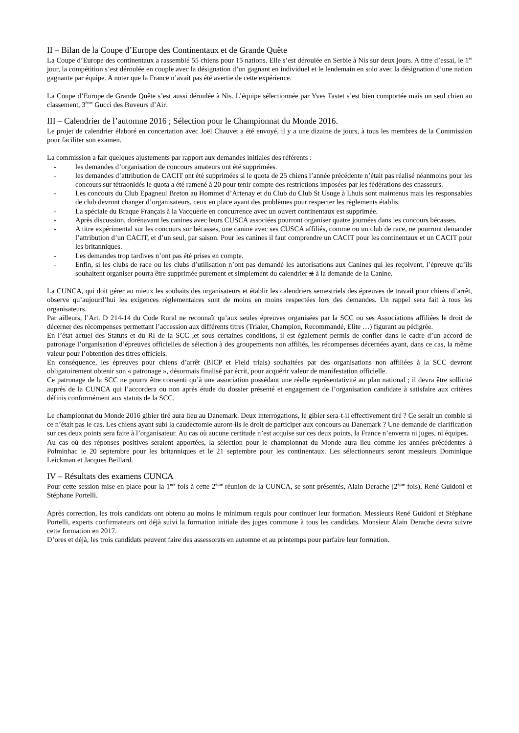II – Bilan de la Coupe d’Europe des Continentaux et de Grande Quête
La Coupe d’Europe des continentaux a rassemblé 55 chiens pour 15 nations. Elle s’est déroulée en Serbie à Nis sur deux jours. A titre d’essai, le 1<sup>er</sup> jour, la compétition s’est déroulée en couple avec la désignation d’un gagnant en individuel et le lendemain en solo avec la désignation d’une nation gagnante par équipe. A noter que la France n’avait pas été avertie de cette expérience.
La Coupe d’Europe de Grande Quête s’est aussi déroulée à Nis. L’équipe sélectionnée par Yves Tastet s’est bien comportée mais un seul chien au classement, 3<sup>ème</sup> Gucci des Buveurs d’Air.
III – Calendrier de l’automne 2016 ; Sélection pour le Championnat du Monde 2016.
Le projet de calendrier élaboré en concertation avec Joël Chauvet a été envoyé, il y a une dizaine de jours, à tous les membres de la Commission pour faciliter son examen.
La commission a fait quelques ajustements par rapport aux demandes initiales des référents :
- les demandes d’organisation de concours amateurs ont été supprimées.
- les demandes d’attribution de CACIT ont été supprimées si le quota de 25 chiens l’année précédente n’était pas réalisé néanmoins pour les concours sur tétraonidés le quota a été ramené à 20 pour tenir compte des restrictions imposées par les fédérations des chasseurs.
- Les concours du Club Epagneul Breton au Hommet d’Artenay et du Club du Club St Usuge à Lhuis sont maintenus mais les responsables de club devront changer d’organisateurs, ceux en place ayant des problèmes pour respecter les règlements établis.
- La spéciale du Braque Français à la Vacquerie en concurrence avec un ouvert continentaux est supprimée.
- Après discussion, dorénavant les canines avec leurs CUSCA associées pourront organiser quatre journées dans les concours bécasses.
- A titre expérimental sur les concours sur bécasses, une canine avec ses CUSCA affiliés, comme ou un club de race, ne pourront demander l’attribution d’un CACIT, et d’un seul, par saison. Pour les canines il faut comprendre un CACIT pour les continentaux et un CACIT pour les britanniques.
- Les demandes trop tardives n’ont pas été prises en compte.
- Enfin, si les clubs de race ou les clubs d’utilisation n’ont pas demandé les autorisations aux Canines qui les reçoivent, l’épreuve qu’ils souhaitent organiser pourra être supprimée purement et simplement du calendrier si à la demande de la Canine.
La CUNCA, qui doit gérer au mieux les souhaits des organisateurs et établir les calendriers semestriels des épreuves de travail pour chiens d’arrêt, observe qu’aujourd’hui les exigences règlementaires sont de moins en moins respectées lors des demandes. Un rappel sera fait à tous les organisateurs.
Par ailleurs, l’Art. D 214-14 du Code Rural ne reconnaît qu’aux seules épreuves organisées par la SCC ou ses Associations affiliées le droit de décerner des récompenses permettant l’accession aux différents titres (Trialer, Champion, Recommandé, Elite …) figurant au pédigrée.
En l’état actuel des Statuts et du RI de la SCC ,et sous certaines conditions, il est également permis de confier dans le cadre d’un accord de patronage l’organisation d’épreuves officielles de sélection à des groupements non affiliés, les récompenses décernées ayant, dans ce cas, la même valeur pour l’obtention des titres officiels.
En conséquence, les épreuves pour chiens d’arrêt (BICP et Field trials) souhaitées par des organisations non affiliées à la SCC devront obligatoirement obtenir son « patronage », désormais finalisé par écrit, pour acquérir valeur de manifestation officielle.
Ce patronage de la SCC ne pourra être consenti qu’à une association possédant une réelle représentativité au plan national ; il devra être sollicité auprès de la CUNCA qui l’accordera ou non après étude du dossier présenté et engagement de l’organisation candidate à satisfaire aux critères définis conformément aux statuts de la SCC.
Le championnat du Monde 2016 gibier tiré aura lieu au Danemark. Deux interrogations, le gibier sera-t-il effectivement tiré ? Ce serait un comble si ce n’était pas le cas. Les chiens ayant subi la caudectomie auront-ils le droit de participer aux concours au Danemark ? Une demande de clarification sur ces deux points sera faite à l’organisateur. Au cas où aucune certitude n’est acquise sur ces deux points, la France n’enverra ni juges, ni équipes.
Au cas où des réponses positives seraient apportées, la sélection pour le championnat du Monde aura lieu comme les années précédentes à Polminhac le 20 septembre pour les britanniques et le 21 septembre pour les continentaux. Les sélectionneurs seront messieurs Dominique Leickman et Jacques Beillard.
IV – Résultats des examens CUNCA
Pour cette session mise en place pour la 1<sup>ère</sup> fois à cette 2<sup>ème</sup> réunion de la CUNCA, se sont présentés, Alain Derache (2<sup>ème</sup> fois), René Guidoni et Stéphane Portelli.
Après correction, les trois candidats ont obtenu au moins le minimum requis pour continuer leur formation. Messieurs René Guidoni et Stéphane Portelli, experts confirmateurs ont déjà suivi la formation initiale des juges commune à tous les candidats. Monsieur Alain Derache devra suivre cette formation en 2017.
D’ores et déjà, les trois candidats peuvent faire des assessorats en automne et au printemps pour parfaire leur formation.